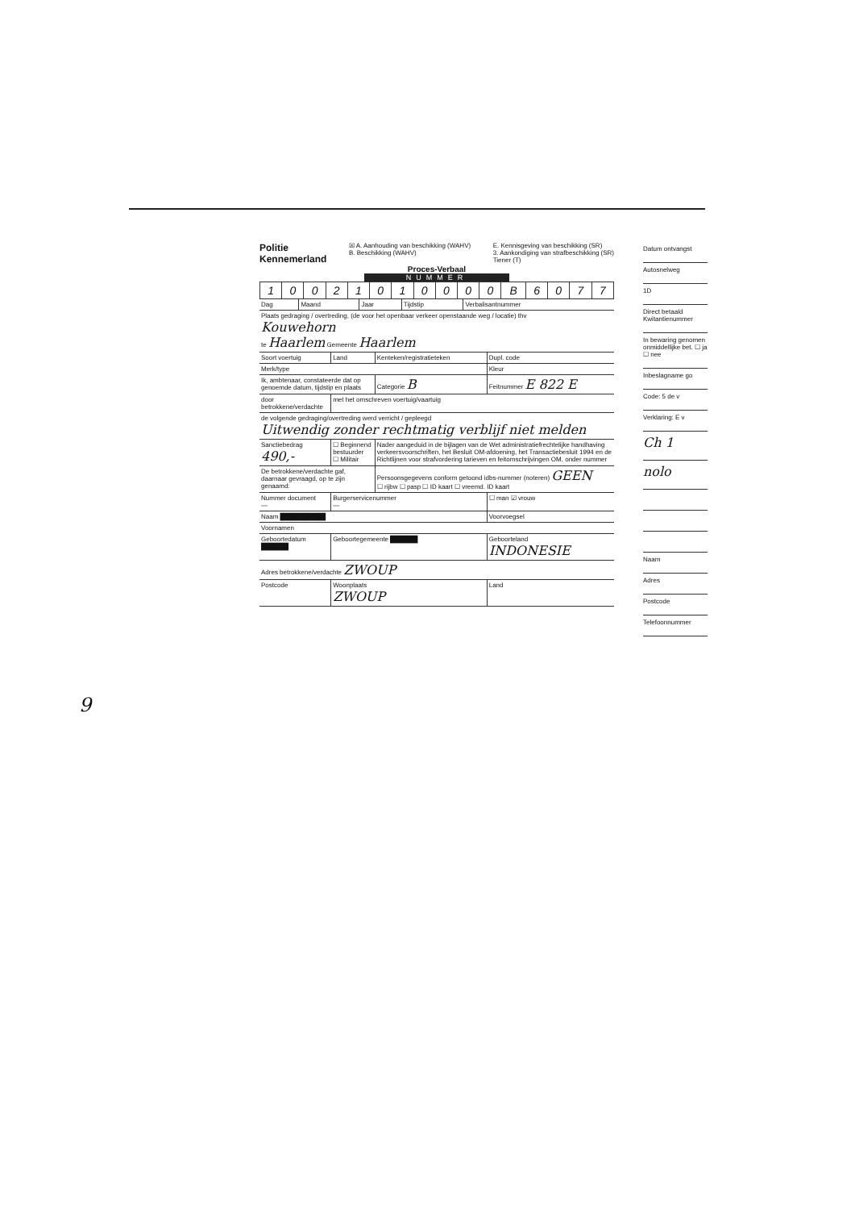Politie
Kennemerland
☒ A. Aanhouding van beschikking (WAHV)
B. Beschikking (WAHV)
E. Kennisgeving van beschikking (SR)
3. Aankondiging van strafbeschikking (SR)
Tiener (T)
Proces-Verbaal
NUMMER
| 1 | 0 | 0 | 2 | 1 | 0 | 1 | 0 | 0 | 0 | 0 | B | 6 | 0 | 7 | 7 |
| Dag | Maand | Jaar | Tijdstip | Verbalisantnummer |
| Plaats gedraging / overtreding, (de voor het openbaar verkeer openstaande weg / locatie) thv Kouwehorn te Haarlem Gemeente Haarlem | | | |
| Soort voertuig | Land | Kenteken/registratieteken | Dupl. code |
| Merk/type | | | Kleur |
| Ik, ambtenaar, constateerde dat op genoemde datum, tijdstip en plaats | | Categorie B | Feitnummer E 822 E |
| door betrokkene/verdachte | met het omschreven voertuig/vaartuig | | |
| de volgende gedraging/overtreding werd verricht / gepleegd Uitwendig zonder rechtmatig verblijf niet melden | | | |
| Sanctiebedrag 490,- | ☐ Beginnend bestuurder ☐ Militair | Nader aangeduid in de bijlagen van de Wet administratiefrechtelijke handhaving verkeersvoorschriften, het Besluit OM-afdoening, het Transactiebesluit 1994 en de Richtlijnen voor strafvordering tarieven en feitomschrijvingen OM, onder nummer | |
| De betrokkene/verdachte gaf, daarnaar gevraagd, op te zijn genaamd: | | Persoonsgegevens conform getoond idbs-nummer (noteren) GEEN ☐ rijbw ☐ pasp ☐ ID kaart ☐ vreemd. ID kaart | |
| Nummer document — | Burgerservicenummer — | | ☐ man ☑ vrouw |
| Naam ██████████ | | | Voorvoegsel |
| Voornamen | | | |
| Geboortedatum ██████ | Geboortegemeente ██████ | | Geboorteland INDONESIE |
| Adres betrokkene/verdachte ZWOUP | | | |
| Postcode | Woonplaats ZWOUP | | Land |
Datum ontvangst
Autosnelweg
1D
Direct betaald Kwitantienummer
In bewaring genomen onmiddellijke bet. ☐ ja ☐ nee
Inbeslagname go
Code: 5 de v
Verklaring: E v
Ch 1
nolo
Naam
Adres
Postcode
Telefoonnummer
9